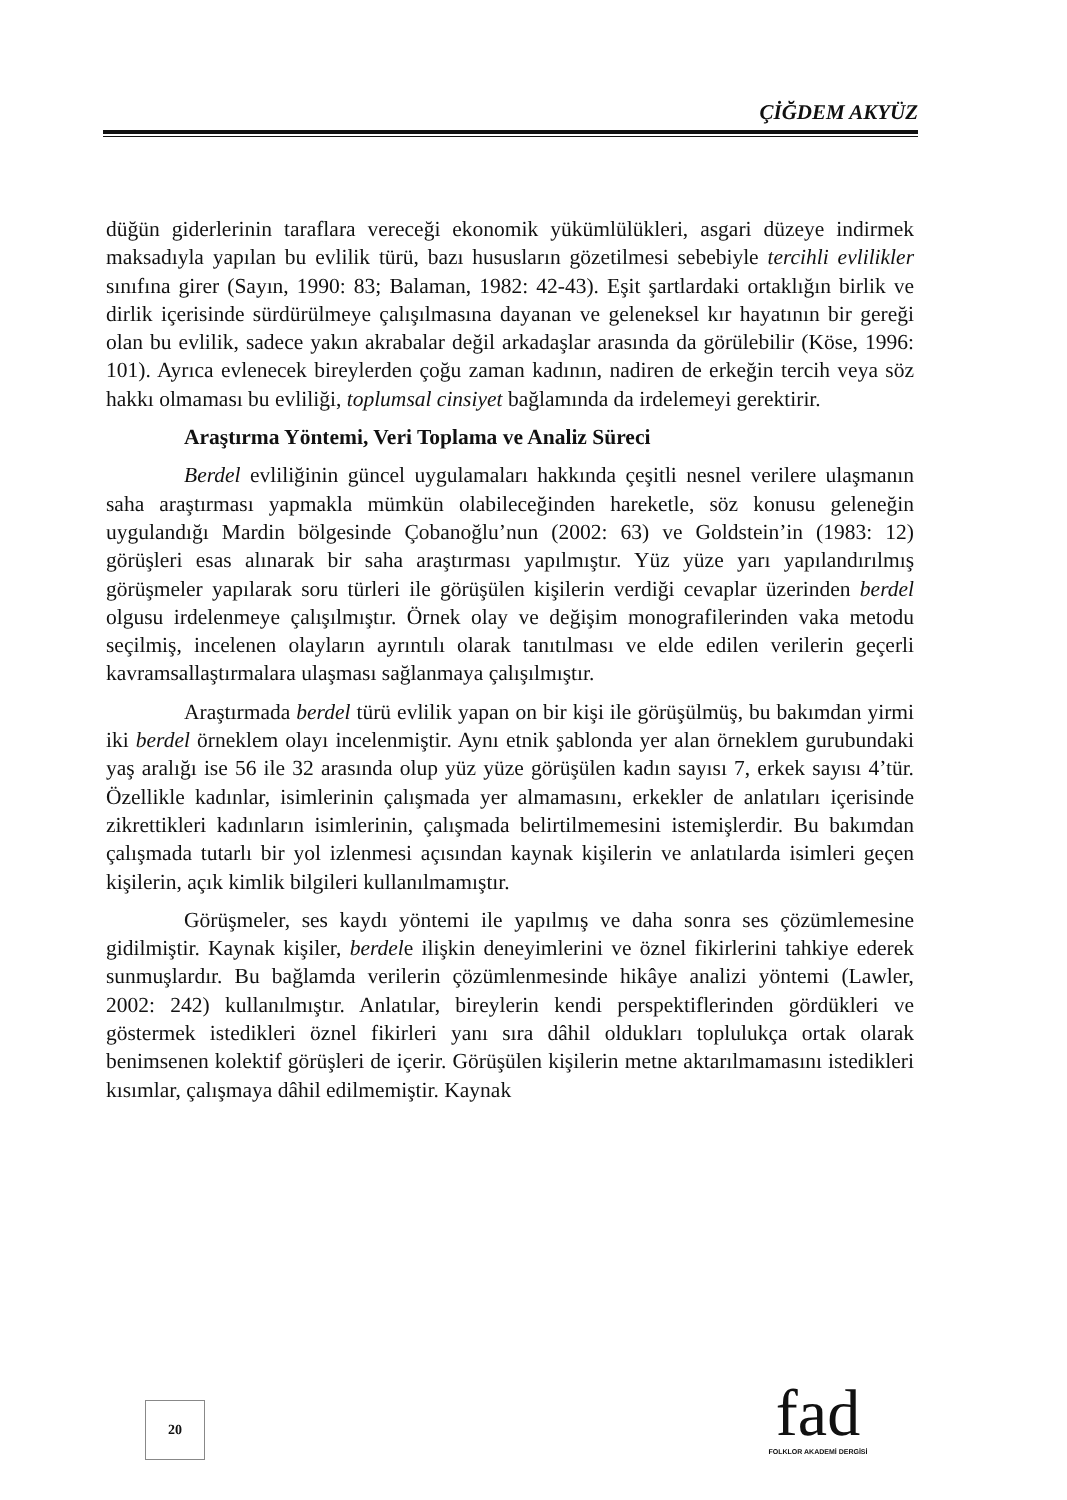ÇİĞDEM AKYÜZ
düğün giderlerinin taraflara vereceği ekonomik yükümlülükleri, asgari düzeye indirmek maksadıyla yapılan bu evlilik türü, bazı hususların gözetilmesi sebebiyle tercihli evlilikler sınıfına girer (Sayın, 1990: 83; Balaman, 1982: 42-43). Eşit şartlardaki ortaklığın birlik ve dirlik içerisinde sürdürülmeye çalışılmasına dayanan ve geleneksel kır hayatının bir gereği olan bu evlilik, sadece yakın akrabalar değil arkadaşlar arasında da görülebilir (Köse, 1996: 101). Ayrıca evlenecek bireylerden çoğu zaman kadının, nadiren de erkeğin tercih veya söz hakkı olmaması bu evliliği, toplumsal cinsiyet bağlamında da irdelemeyi gerektirir.
Araştırma Yöntemi, Veri Toplama ve Analiz Süreci
Berdel evliliğinin güncel uygulamaları hakkında çeşitli nesnel verilere ulaşmanın saha araştırması yapmakla mümkün olabileceğinden hareketle, söz konusu geleneğin uygulandığı Mardin bölgesinde Çobanoğlu’nun (2002: 63) ve Goldstein’in (1983: 12) görüşleri esas alınarak bir saha araştırması yapılmıştır. Yüz yüze yarı yapılandırılmış görüşmeler yapılarak soru türleri ile görüşülen kişilerin verdiği cevaplar üzerinden berdel olgusu irdelenmeye çalışılmıştır. Örnek olay ve değişim monografilerinden vaka metodu seçilmiş, incelenen olayların ayrıntılı olarak tanıtılması ve elde edilen verilerin geçerli kavramsallaştırmalara ulaşması sağlanmaya çalışılmıştır.
Araştırmada berdel türü evlilik yapan on bir kişi ile görüşülmüş, bu bakımdan yirmi iki berdel örneklem olayı incelenmiştir. Aynı etnik şablonda yer alan örneklem gurubundaki yaş aralığı ise 56 ile 32 arasında olup yüz yüze görüşülen kadın sayısı 7, erkek sayısı 4’tür. Özellikle kadınlar, isimlerinin çalışmada yer almamasını, erkekler de anlatıları içerisinde zikrettikleri kadınların isimlerinin, çalışmada belirtilmemesini istemişlerdir. Bu bakımdan çalışmada tutarlı bir yol izlenmesi açısından kaynak kişilerin ve anlatılarda isimleri geçen kişilerin, açık kimlik bilgileri kullanılmamıştır.
Görüşmeler, ses kaydı yöntemi ile yapılmış ve daha sonra ses çözümlemesine gidilmiştir. Kaynak kişiler, berdele ilişkin deneyimlerini ve öznel fikirlerini tahkiye ederek sunmuşlardır. Bu bağlamda verilerin çözümlenmesinde hikâye analizi yöntemi (Lawler, 2002: 242) kullanılmıştır. Anlatılar, bireylerin kendi perspektiflerinden gördükleri ve göstermek istedikleri öznel fikirleri yanı sıra dâhil oldukları toplulukça ortak olarak benimsenen kolektif görüşleri de içerir. Görüşülen kişilerin metne aktarılmamasını istedikleri kısımlar, çalışmaya dâhil edilmemiştir. Kaynak
20
fad
FOLKLOR AKADEMİ DERGİSİ